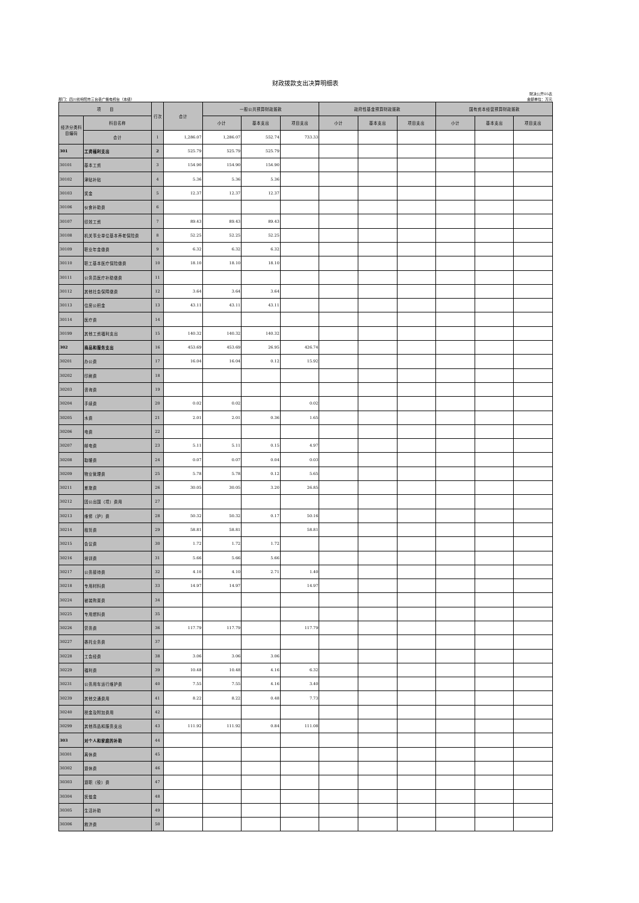财政拨款支出决算明细表
部门：四川省绵阳市三台县广播电视台（本级） 财决公开05表
金额单位：万元
| 项 目 | | 行次 | 合计 | 一般公共预算财政拨款 | | | 政府性基金预算财政拨款 | | | 国有资本经营预算财政拨款 | | |
| --- | --- | --- | --- | --- | --- | --- | --- | --- | --- | --- | --- | --- |
| 经济分类科目编码 | 科目名称 | | | 小计 | 基本支出 | 项目支出 | 小计 | 基本支出 | 项目支出 | 小计 | 基本支出 | 项目支出 |
| | 合计 | 1 | 1,286.07 | 1,286.07 | 552.74 | 733.33 | | | | | | |
| 301 | 工资福利支出 | 2 | 525.79 | 525.79 | 525.79 | | | | | | | |
| 30101 | 基本工资 | 3 | 154.90 | 154.90 | 154.90 | | | | | | | |
| 30102 | 津贴补贴 | 4 | 5.36 | 5.36 | 5.36 | | | | | | | |
| 30103 | 奖金 | 5 | 12.37 | 12.37 | 12.37 | | | | | | | |
| 30106 | 伙食补助费 | 6 | | | | | | | | | | |
| 30107 | 绩效工资 | 7 | 89.43 | 89.43 | 89.43 | | | | | | | |
| 30108 | 机关事业单位基本养老保险费 | 8 | 52.25 | 52.25 | 52.25 | | | | | | | |
| 30109 | 职业年金缴费 | 9 | 6.32 | 6.32 | 6.32 | | | | | | | |
| 30110 | 职工基本医疗保险缴费 | 10 | 18.10 | 18.10 | 18.10 | | | | | | | |
| 30111 | 公务员医疗补助缴费 | 11 | | | | | | | | | | |
| 30112 | 其他社会保障缴费 | 12 | 3.64 | 3.64 | 3.64 | | | | | | | |
| 30113 | 住房公积金 | 13 | 43.11 | 43.11 | 43.11 | | | | | | | |
| 30114 | 医疗费 | 14 | | | | | | | | | | |
| 30199 | 其他工资福利支出 | 15 | 140.32 | 140.32 | 140.32 | | | | | | | |
| 302 | 商品和服务支出 | 16 | 453.69 | 453.69 | 26.95 | 426.74 | | | | | | |
| 30201 | 办公费 | 17 | 16.04 | 16.04 | 0.12 | 15.92 | | | | | | |
| 30202 | 印刷费 | 18 | | | | | | | | | | |
| 30203 | 咨询费 | 19 | | | | | | | | | | |
| 30204 | 手续费 | 20 | 0.02 | 0.02 | | 0.02 | | | | | | |
| 30205 | 水费 | 21 | 2.01 | 2.01 | 0.36 | 1.65 | | | | | | |
| 30206 | 电费 | 22 | | | | | | | | | | |
| 30207 | 邮电费 | 23 | 5.11 | 5.11 | 0.15 | 4.97 | | | | | | |
| 30208 | 取暖费 | 24 | 0.07 | 0.07 | 0.04 | 0.03 | | | | | | |
| 30209 | 物业管理费 | 25 | 5.78 | 5.78 | 0.12 | 5.65 | | | | | | |
| 30211 | 差旅费 | 26 | 30.05 | 30.05 | 3.20 | 26.85 | | | | | | |
| 30212 | 因公出国（境）费用 | 27 | | | | | | | | | | |
| 30213 | 维修（护）费 | 28 | 50.32 | 50.32 | 0.17 | 50.16 | | | | | | |
| 30214 | 租赁费 | 29 | 58.81 | 58.81 | | 58.81 | | | | | | |
| 30215 | 会议费 | 30 | 1.72 | 1.72 | 1.72 | | | | | | | |
| 30216 | 培训费 | 31 | 5.66 | 5.66 | 5.66 | | | | | | | |
| 30217 | 公务接待费 | 32 | 4.10 | 4.10 | 2.71 | 1.40 | | | | | | |
| 30218 | 专用材料费 | 33 | 14.97 | 14.97 | | 14.97 | | | | | | |
| 30224 | 被装购置费 | 34 | | | | | | | | | | |
| 30225 | 专用燃料费 | 35 | | | | | | | | | | |
| 30226 | 劳务费 | 36 | 117.79 | 117.79 | | 117.79 | | | | | | |
| 30227 | 委托业务费 | 37 | | | | | | | | | | |
| 30228 | 工会经费 | 38 | 3.06 | 3.06 | 3.06 | | | | | | | |
| 30229 | 福利费 | 39 | 10.48 | 10.48 | 4.16 | 6.32 | | | | | | |
| 30231 | 公务用车运行维护费 | 40 | 7.55 | 7.55 | 4.16 | 3.40 | | | | | | |
| 30239 | 其他交通费用 | 41 | 8.22 | 8.22 | 0.48 | 7.73 | | | | | | |
| 30240 | 税金及附加费用 | 42 | | | | | | | | | | |
| 30299 | 其他商品和服务支出 | 43 | 111.92 | 111.92 | 0.84 | 111.08 | | | | | | |
| 303 | 对个人和家庭的补助 | 44 | | | | | | | | | | |
| 30301 | 离休费 | 45 | | | | | | | | | | |
| 30302 | 退休费 | 46 | | | | | | | | | | |
| 30303 | 退职（役）费 | 47 | | | | | | | | | | |
| 30304 | 抚恤金 | 48 | | | | | | | | | | |
| 30305 | 生活补助 | 49 | | | | | | | | | | |
| 30306 | 救济费 | 50 | | | | | | | | | | |